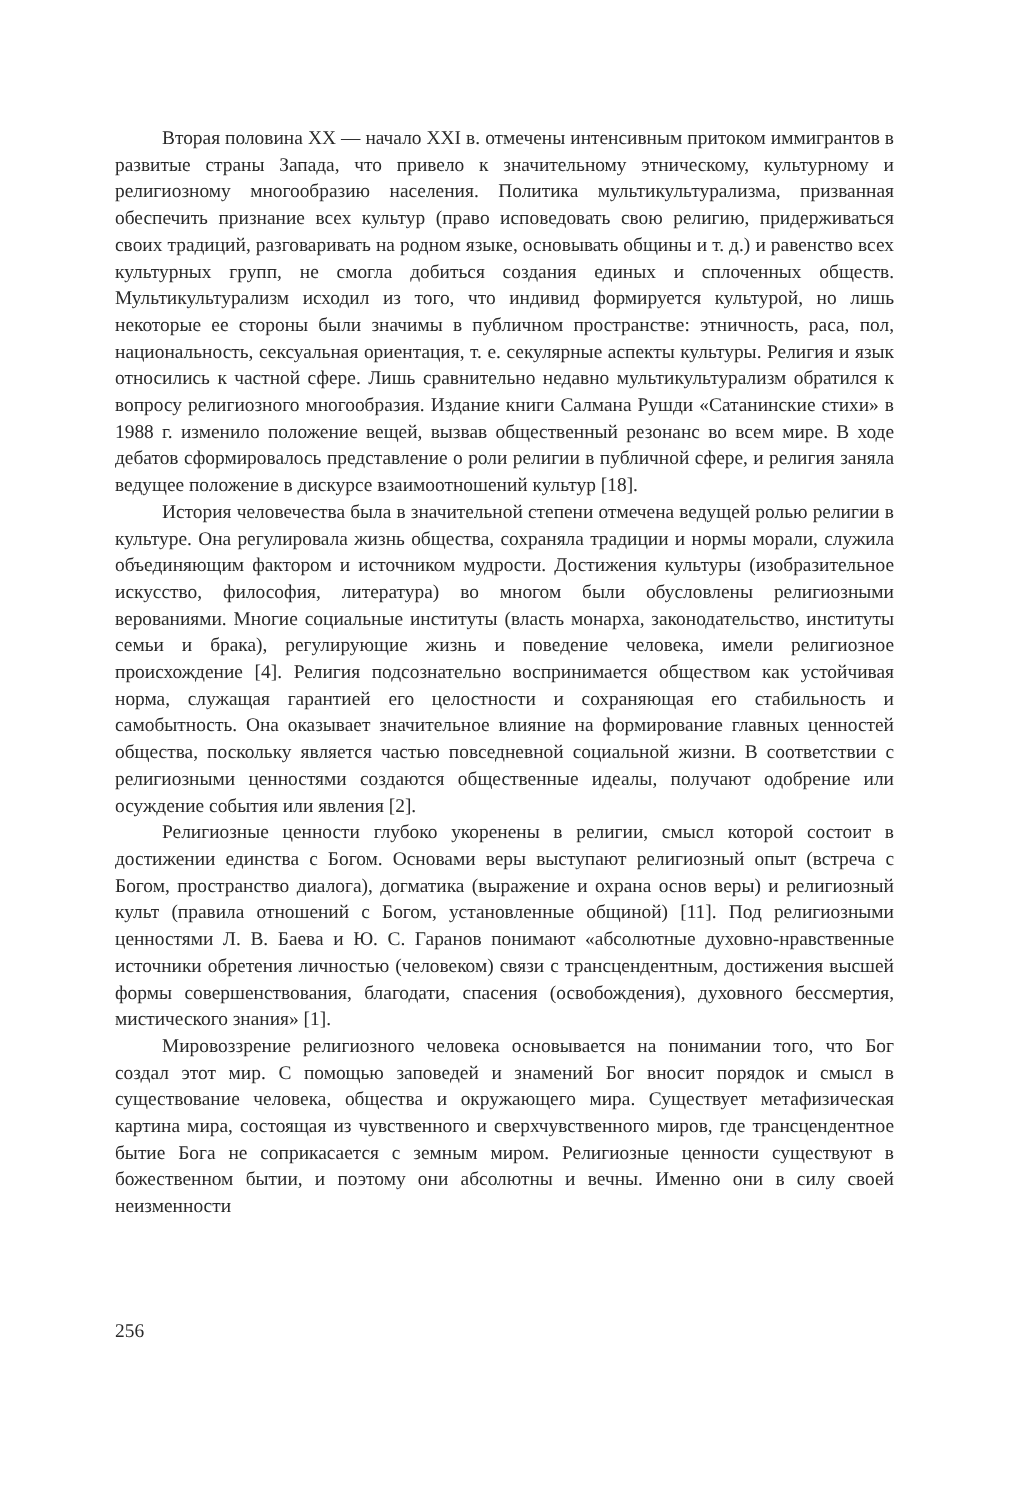Вторая половина XX — начало XXI в. отмечены интенсивным притоком иммигрантов в развитые страны Запада, что привело к значительному этническому, культурному и религиозному многообразию населения. Политика мультикультурализма, призванная обеспечить признание всех культур (право исповедовать свою религию, придерживаться своих традиций, разговаривать на родном языке, основывать общины и т. д.) и равенство всех культурных групп, не смогла добиться создания единых и сплоченных обществ. Мультикультурализм исходил из того, что индивид формируется культурой, но лишь некоторые ее стороны были значимы в публичном пространстве: этничность, раса, пол, национальность, сексуальная ориентация, т. е. секулярные аспекты культуры. Религия и язык относились к частной сфере. Лишь сравнительно недавно мультикультурализм обратился к вопросу религиозного многообразия. Издание книги Салмана Рушди «Сатанинские стихи» в 1988 г. изменило положение вещей, вызвав общественный резонанс во всем мире. В ходе дебатов сформировалось представление о роли религии в публичной сфере, и религия заняла ведущее положение в дискурсе взаимоотношений культур [18].
История человечества была в значительной степени отмечена ведущей ролью религии в культуре. Она регулировала жизнь общества, сохраняла традиции и нормы морали, служила объединяющим фактором и источником мудрости. Достижения культуры (изобразительное искусство, философия, литература) во многом были обусловлены религиозными верованиями. Многие социальные институты (власть монарха, законодательство, институты семьи и брака), регулирующие жизнь и поведение человека, имели религиозное происхождение [4]. Религия подсознательно воспринимается обществом как устойчивая норма, служащая гарантией его целостности и сохраняющая его стабильность и самобытность. Она оказывает значительное влияние на формирование главных ценностей общества, поскольку является частью повседневной социальной жизни. В соответствии с религиозными ценностями создаются общественные идеалы, получают одобрение или осуждение события или явления [2].
Религиозные ценности глубоко укоренены в религии, смысл которой состоит в достижении единства с Богом. Основами веры выступают религиозный опыт (встреча с Богом, пространство диалога), догматика (выражение и охрана основ веры) и религиозный культ (правила отношений с Богом, установленные общиной) [11]. Под религиозными ценностями Л. В. Баева и Ю. С. Гаранов понимают «абсолютные духовно-нравственные источники обретения личностью (человеком) связи с трансцендентным, достижения высшей формы совершенствования, благодати, спасения (освобождения), духовного бессмертия, мистического знания» [1].
Мировоззрение религиозного человека основывается на понимании того, что Бог создал этот мир. С помощью заповедей и знамений Бог вносит порядок и смысл в существование человека, общества и окружающего мира. Существует метафизическая картина мира, состоящая из чувственного и сверхчувственного миров, где трансцендентное бытие Бога не соприкасается с земным миром. Религиозные ценности существуют в божественном бытии, и поэтому они абсолютны и вечны. Именно они в силу своей неизменности
256